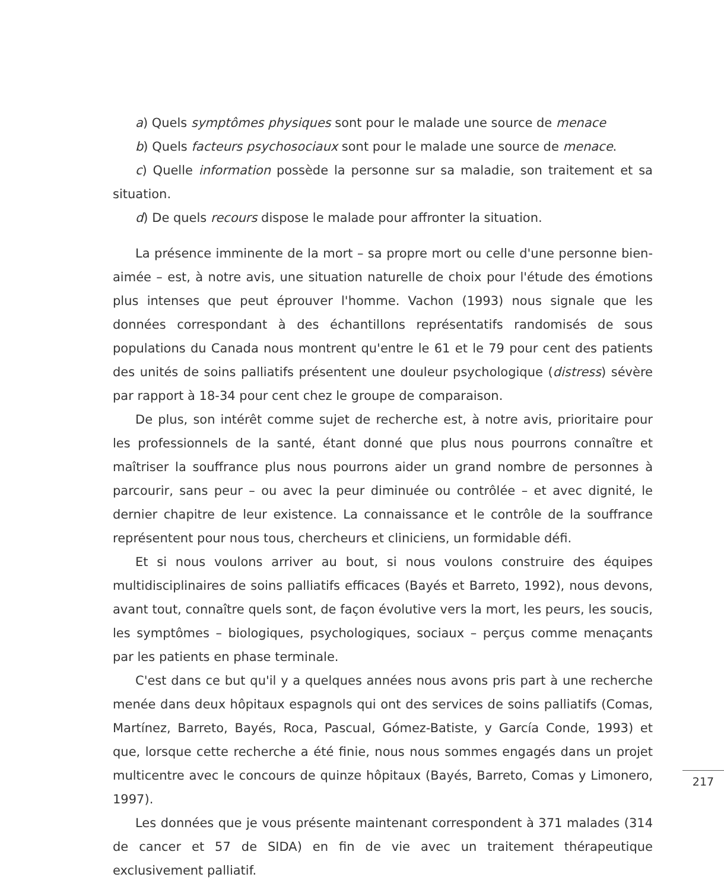a) Quels symptômes physiques sont pour le malade une source de menace
b) Quels facteurs psychosociaux sont pour le malade une source de menace.
c) Quelle information possède la personne sur sa maladie, son traitement et sa situation.
d) De quels recours dispose le malade pour affronter la situation.
La présence imminente de la mort – sa propre mort ou celle d'une personne bien-aimée – est, à notre avis, une situation naturelle de choix pour l'étude des émotions plus intenses que peut éprouver l'homme. Vachon (1993) nous signale que les données correspondant à des échantillons représentatifs randomisés de sous populations du Canada nous montrent qu'entre le 61 et le 79 pour cent des patients des unités de soins palliatifs présentent une douleur psychologique (distress) sévère par rapport à 18-34 pour cent chez le groupe de comparaison.
De plus, son intérêt comme sujet de recherche est, à notre avis, prioritaire pour les professionnels de la santé, étant donné que plus nous pourrons connaître et maîtriser la souffrance plus nous pourrons aider un grand nombre de personnes à parcourir, sans peur – ou avec la peur diminuée ou contrôlée – et avec dignité, le dernier chapitre de leur existence. La connaissance et le contrôle de la souffrance représentent pour nous tous, chercheurs et cliniciens, un formidable défi.
Et si nous voulons arriver au bout, si nous voulons construire des équipes multidisciplinaires de soins palliatifs efficaces (Bayés et Barreto, 1992), nous devons, avant tout, connaître quels sont, de façon évolutive vers la mort, les peurs, les soucis, les symptômes – biologiques, psychologiques, sociaux – perçus comme menaçants par les patients en phase terminale.
C'est dans ce but qu'il y a quelques années nous avons pris part à une recherche menée dans deux hôpitaux espagnols qui ont des services de soins palliatifs (Comas, Martínez, Barreto, Bayés, Roca, Pascual, Gómez-Batiste, y García Conde, 1993) et que, lorsque cette recherche a été finie, nous nous sommes engagés dans un projet multicentre avec le concours de quinze hôpitaux (Bayés, Barreto, Comas y Limonero, 1997).
Les données que je vous présente maintenant correspondent à 371 malades (314 de cancer et 57 de SIDA) en fin de vie avec un traitement thérapeutique exclusivement palliatif.
217